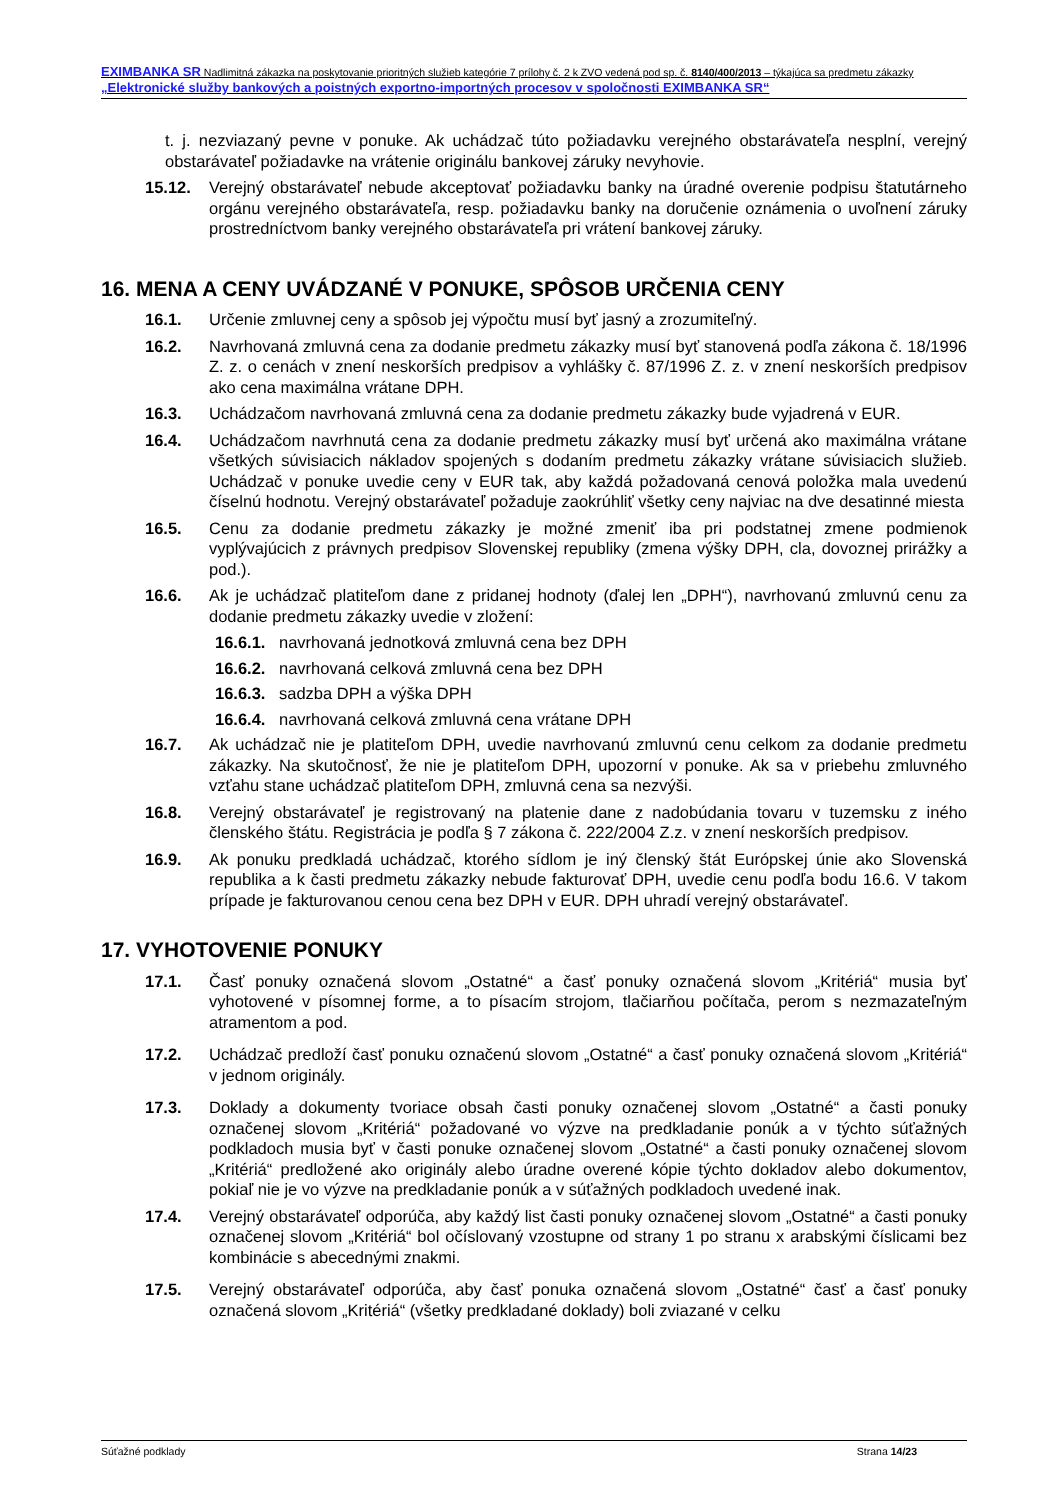EXIMBANKA SR Nadlimitná zákazka na poskytovanie prioritných služieb kategórie 7 prílohy č. 2 k ZVO vedená pod sp. č. 8140/400/2013 – týkajúca sa predmetu zákazky „Elektronické služby bankových a poistných exportno-importných procesov v spoločnosti EXIMBANKA SR“
t. j. nezviazaný pevne v ponuke. Ak uchádzač túto požiadavku verejného obstarávateľa nesplní, verejný obstarávateľ požiadavke na vrátenie originálu bankovej záruky nevyhovie.
15.12. Verejný obstarávateľ nebude akceptovať požiadavku banky na úradné overenie podpisu štatutárneho orgánu verejného obstarávateľa, resp. požiadavku banky na doručenie oznámenia o uvoľnení záruky prostredníctvom banky verejného obstarávateľa pri vrátení bankovej záruky.
16. MENA A CENY UVÁDZANÉ V PONUKE, SPÔSOB URČENIA CENY
16.1. Určenie zmluvnej ceny a spôsob jej výpočtu musí byť jasný a zrozumiteľný.
16.2. Navrhovaná zmluvná cena za dodanie predmetu zákazky musí byť stanovená podľa zákona č. 18/1996 Z. z. o cenách v znení neskorších predpisov a vyhlášky č. 87/1996 Z. z. v znení neskorších predpisov ako cena maximálna vrátane DPH.
16.3. Uchádzačom navrhovaná zmluvná cena za dodanie predmetu zákazky bude vyjadrená v EUR.
16.4. Uchádzačom navrhnutá cena za dodanie predmetu zákazky musí byť určená ako maximálna vrátane všetkých súvisiacich nákladov spojených s dodaním predmetu zákazky vrátane súvisiacich služieb. Uchádzač v ponuke uvedie ceny v EUR tak, aby každá požadovaná cenová položka mala uvedenú číselnú hodnotu. Verejný obstarávateľ požaduje zaokrúhliť všetky ceny najviac na dve desatinné miesta
16.5. Cenu za dodanie predmetu zákazky je možné zmeniť iba pri podstatnej zmene podmienok vyplývajúcich z právnych predpisov Slovenskej republiky (zmena výšky DPH, cla, dovoznej prirážky a pod.).
16.6. Ak je uchádzač platiteľom dane z pridanej hodnoty (ďalej len „DPH“), navrhovanú zmluvnú cenu za dodanie predmetu zákazky uvedie v zložení:
16.6.1.
navrhovaná jednotková zmluvná cena bez DPH
16.6.2.
navrhovaná celková zmluvná cena bez DPH
16.6.3.
sadzba DPH a výška DPH
16.6.4.
navrhovaná celková zmluvná cena vrátane DPH
16.7. Ak uchádzač nie je platiteľom DPH, uvedie navrhovanú zmluvnú cenu celkom za dodanie predmetu zákazky. Na skutočnosť, že nie je platiteľom DPH, upozorní v ponuke. Ak sa v priebehu zmluvného vzťahu stane uchádzač platiteľom DPH, zmluvná cena sa nezvýši.
16.8. Verejný obstarávateľ je registrovaný na platenie dane z nadobúdania tovaru v tuzemsku z iného členského štátu. Registrácia je podľa § 7 zákona č. 222/2004 Z.z. v znení neskorších predpisov.
16.9. Ak ponuku predkladá uchádzač, ktorého sídlom je iný členský štát Európskej únie ako Slovenská republika a k časti predmetu zákazky nebude fakturovať DPH, uvedie cenu podľa bodu 16.6. V takom prípade je fakturovanou cenou cena bez DPH v EUR. DPH uhradí verejný obstarávateľ.
17. VYHOTOVENIE PONUKY
17.1. Časť ponuky označená slovom „Ostatné“ a časť ponuky označená slovom „Kritériá“ musia byť vyhotovené v písomnej forme, a to písacím strojom, tlačiarňou počítača, perom s nezmazateľným atramentom a pod.
17.2. Uchádzač predloží časť ponuku označenú slovom „Ostatné“ a časť ponuky označená slovom „Kritériá“ v jednom originály.
17.3. Doklady a dokumenty tvoriace obsah časti ponuky označenej slovom „Ostatné“ a časti ponuky označenej slovom „Kritériá“ požadované vo výzve na predkladanie ponúk a v týchto súťažných podkladoch musia byť v časti ponuke označenej slovom „Ostatné“ a časti ponuky označenej slovom „Kritériá“ predložené ako originály alebo úradne overené kópie týchto dokladov alebo dokumentov, pokiaľ nie je vo výzve na predkladanie ponúk a v súťažných podkladoch uvedené inak.
17.4. Verejný obstarávateľ odporúča, aby každý list časti ponuky označenej slovom „Ostatné“ a časti ponuky označenej slovom „Kritériá“ bol očíslovaný vzostupne od strany 1 po stranu x arabskými číslicami bez kombinácie s abecednými znakmi.
17.5. Verejný obstarávateľ odporúča, aby časť ponuka označená slovom „Ostatné“ časť a časť ponuky označená slovom „Kritériá“ (všetky predkladané doklady) boli zviazané v celku
Súťažné podklady Strana 14/23